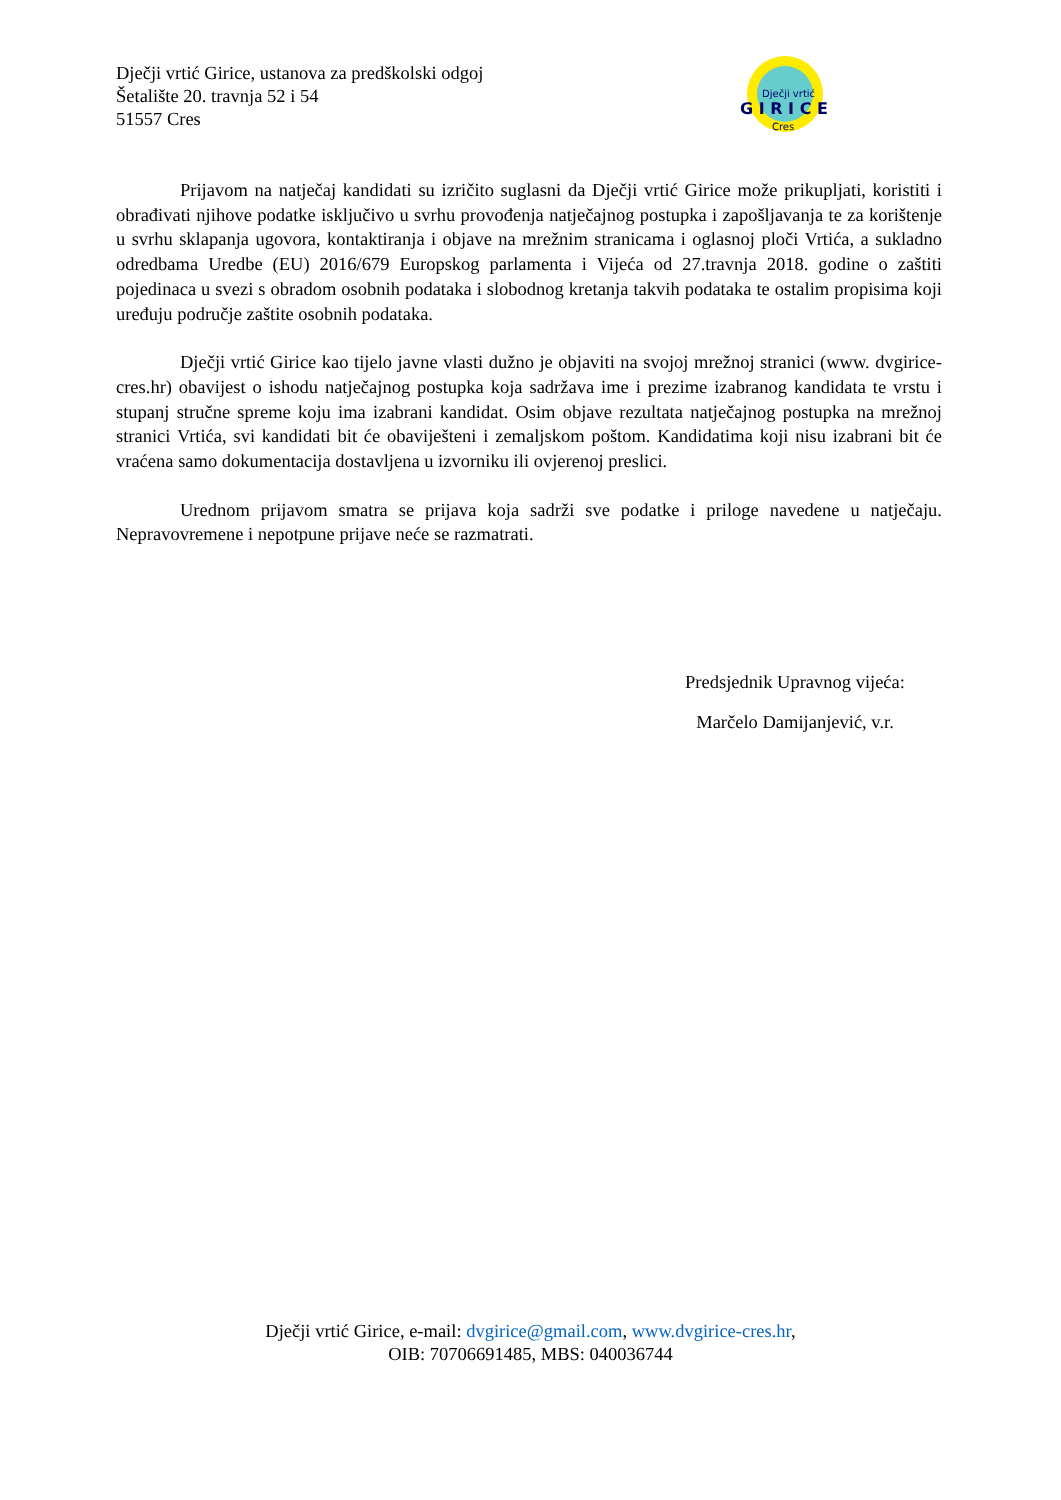Dječji vrtić Girice, ustanova za predškolski odgoj
Šetalište 20. travnja 52 i 54
51557 Cres
Dječji vrtić
G I R I C E
Cres
Prijavom na natječaj kandidati su izričito suglasni da Dječji vrtić Girice može prikupljati, koristiti i obrađivati njihove podatke isključivo u svrhu provođenja natječajnog postupka i zapošljavanja te za korištenje u svrhu sklapanja ugovora, kontaktiranja i objave na mrežnim stranicama i oglasnoj ploči Vrtića, a sukladno odredbama Uredbe (EU) 2016/679 Europskog parlamenta i Vijeća od 27.travnja 2018. godine o zaštiti pojedinaca u svezi s obradom osobnih podataka i slobodnog kretanja takvih podataka te ostalim propisima koji uređuju područje zaštite osobnih podataka.
Dječji vrtić Girice kao tijelo javne vlasti dužno je objaviti na svojoj mrežnoj stranici (www. dvgirice-cres.hr) obavijest o ishodu natječajnog postupka koja sadržava ime i prezime izabranog kandidata te vrstu i stupanj stručne spreme koju ima izabrani kandidat. Osim objave rezultata natječajnog postupka na mrežnoj stranici Vrtića, svi kandidati bit će obaviješteni i zemaljskom poštom. Kandidatima koji nisu izabrani bit će vraćena samo dokumentacija dostavljena u izvorniku ili ovjerenoj preslici.
Urednom prijavom smatra se prijava koja sadrži sve podatke i priloge navedene u natječaju. Nepravovremene i nepotpune prijave neće se razmatrati.
Predsjednik Upravnog vijeća:
Marčelo Damijanjević, v.r.
Dječji vrtić Girice, e-mail: dvgirice@gmail.com, www.dvgirice-cres.hr,
OIB: 70706691485, MBS: 040036744